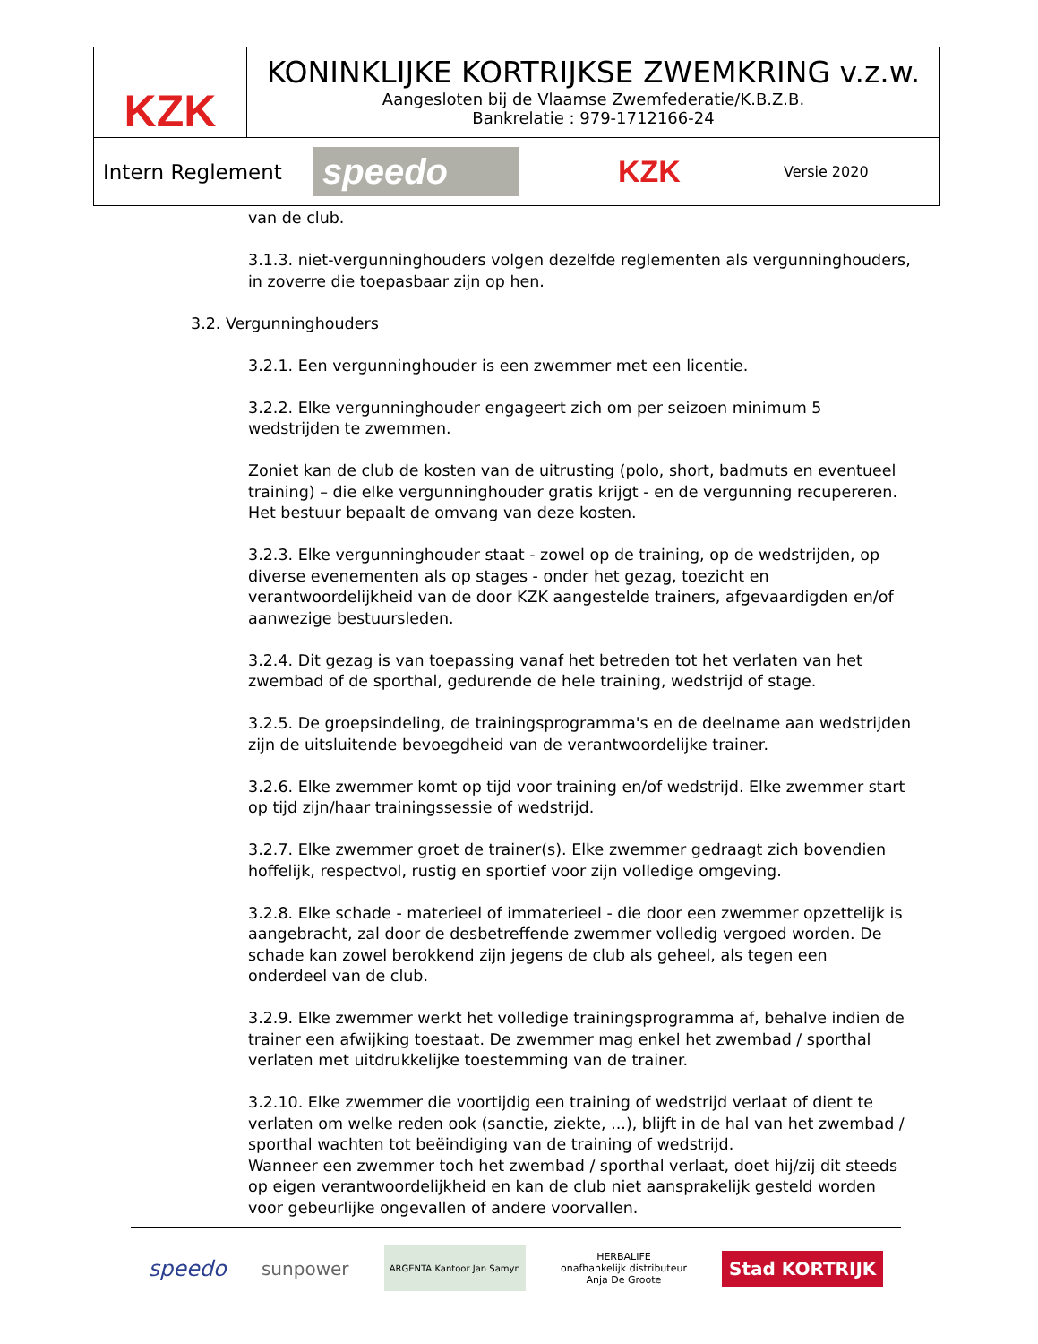KZK
KONINKLIJKE KORTRIJKSE ZWEMKRING v.z.w.
Aangesloten bij de Vlaamse Zwemfederatie/K.B.Z.B.
Bankrelatie : 979-1712166-24
Intern Reglement
speedo
KZK
Versie 2020
van de club.
3.1.3. niet-vergunninghouders volgen dezelfde reglementen als vergunninghouders, in zoverre die toepasbaar zijn op hen.
3.2. Vergunninghouders
3.2.1. Een vergunninghouder is een zwemmer met een licentie.
3.2.2. Elke vergunninghouder engageert zich om per seizoen minimum 5 wedstrijden te zwemmen.
Zoniet kan de club de kosten van de uitrusting (polo, short, badmuts en eventueel training) – die elke vergunninghouder gratis krijgt - en de vergunning recupereren. Het bestuur bepaalt de omvang van deze kosten.
3.2.3. Elke vergunninghouder staat - zowel op de training, op de wedstrijden, op diverse evenementen als op stages - onder het gezag, toezicht en verantwoordelijkheid van de door KZK aangestelde trainers, afgevaardigden en/of aanwezige bestuursleden.
3.2.4. Dit gezag is van toepassing vanaf het betreden tot het verlaten van het zwembad of de sporthal, gedurende de hele training, wedstrijd of stage.
3.2.5. De groepsindeling, de trainingsprogramma's en de deelname aan wedstrijden zijn de uitsluitende bevoegdheid van de verantwoordelijke trainer.
3.2.6. Elke zwemmer komt op tijd voor training en/of wedstrijd. Elke zwemmer start op tijd zijn/haar trainingssessie of wedstrijd.
3.2.7. Elke zwemmer groet de trainer(s). Elke zwemmer gedraagt zich bovendien hoffelijk, respectvol, rustig en sportief voor zijn volledige omgeving.
3.2.8. Elke schade - materieel of immaterieel - die door een zwemmer opzettelijk is aangebracht, zal door de desbetreffende zwemmer volledig vergoed worden. De schade kan zowel berokkend zijn jegens de club als geheel, als tegen een onderdeel van de club.
3.2.9. Elke zwemmer werkt het volledige trainingsprogramma af, behalve indien de trainer een afwijking toestaat. De zwemmer mag enkel het zwembad / sporthal verlaten met uitdrukkelijke toestemming van de trainer.
3.2.10. Elke zwemmer die voortijdig een training of wedstrijd verlaat of dient te verlaten om welke reden ook (sanctie, ziekte, ...), blijft in de hal van het zwembad / sporthal wachten tot beëindiging van de training of wedstrijd.
Wanneer een zwemmer toch het zwembad / sporthal verlaat, doet hij/zij dit steeds op eigen verantwoordelijkheid en kan de club niet aansprakelijk gesteld worden voor gebeurlijke ongevallen of andere voorvallen.
speedo sunpower ARGENTA Kantoor Jan Samyn HERBALIFE
onafhankelijk distributeur
Anja De Groote Stad KORTRIJK